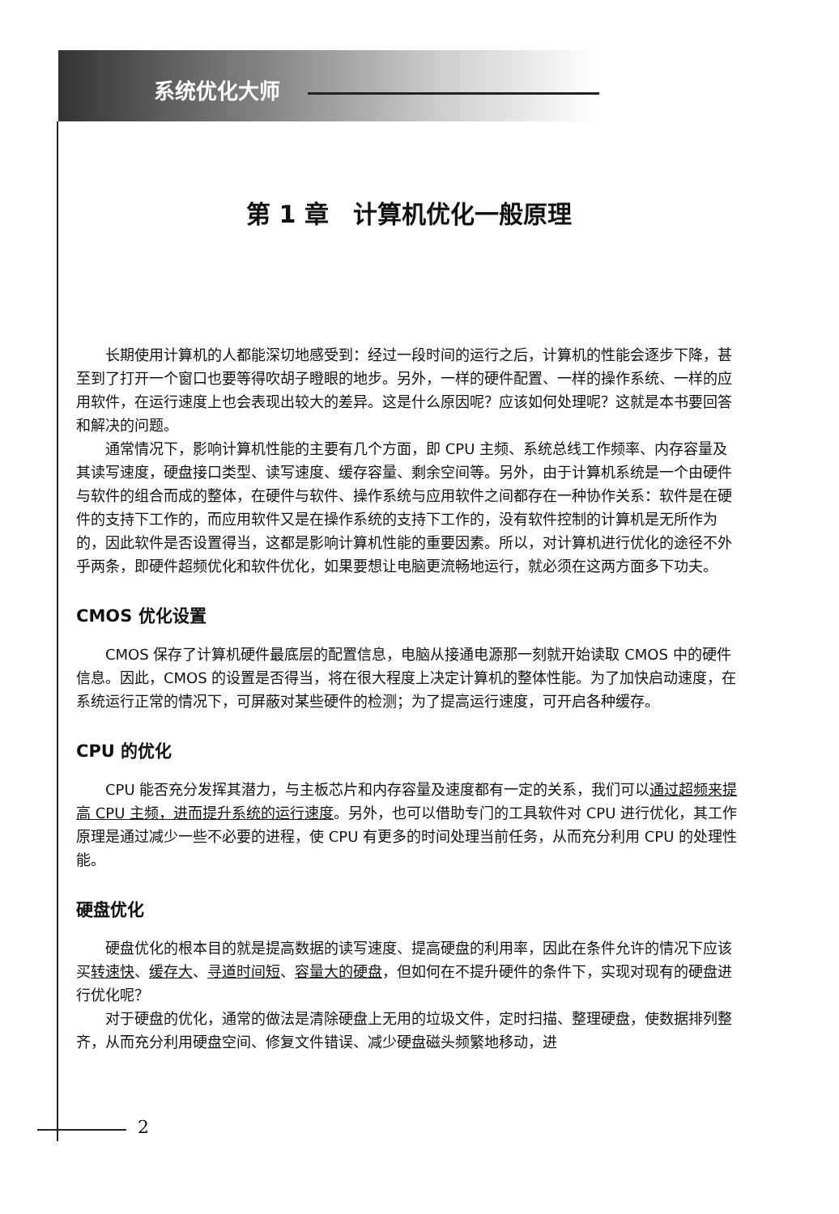系统优化大师
第 1 章　计算机优化一般原理
长期使用计算机的人都能深切地感受到：经过一段时间的运行之后，计算机的性能会逐步下降，甚至到了打开一个窗口也要等得吹胡子瞪眼的地步。另外，一样的硬件配置、一样的操作系统、一样的应用软件，在运行速度上也会表现出较大的差异。这是什么原因呢？应该如何处理呢？这就是本书要回答和解决的问题。
通常情况下，影响计算机性能的主要有几个方面，即 CPU 主频、系统总线工作频率、内存容量及其读写速度，硬盘接口类型、读写速度、缓存容量、剩余空间等。另外，由于计算机系统是一个由硬件与软件的组合而成的整体，在硬件与软件、操作系统与应用软件之间都存在一种协作关系：软件是在硬件的支持下工作的，而应用软件又是在操作系统的支持下工作的，没有软件控制的计算机是无所作为的，因此软件是否设置得当，这都是影响计算机性能的重要因素。所以，对计算机进行优化的途径不外乎两条，即硬件超频优化和软件优化，如果要想让电脑更流畅地运行，就必须在这两方面多下功夫。
CMOS 优化设置
CMOS 保存了计算机硬件最底层的配置信息，电脑从接通电源那一刻就开始读取 CMOS 中的硬件信息。因此，CMOS 的设置是否得当，将在很大程度上决定计算机的整体性能。为了加快启动速度，在系统运行正常的情况下，可屏蔽对某些硬件的检测；为了提高运行速度，可开启各种缓存。
CPU 的优化
CPU 能否充分发挥其潜力，与主板芯片和内存容量及速度都有一定的关系，我们可以通过超频来提高 CPU 主频，进而提升系统的运行速度。另外，也可以借助专门的工具软件对 CPU 进行优化，其工作原理是通过减少一些不必要的进程，使 CPU 有更多的时间处理当前任务，从而充分利用 CPU 的处理性能。
硬盘优化
硬盘优化的根本目的就是提高数据的读写速度、提高硬盘的利用率，因此在条件允许的情况下应该买转速快、缓存大、寻道时间短、容量大的硬盘，但如何在不提升硬件的条件下，实现对现有的硬盘进行优化呢？
对于硬盘的优化，通常的做法是清除硬盘上无用的垃圾文件，定时扫描、整理硬盘，使数据排列整齐，从而充分利用硬盘空间、修复文件错误、减少硬盘磁头频繁地移动，进
2